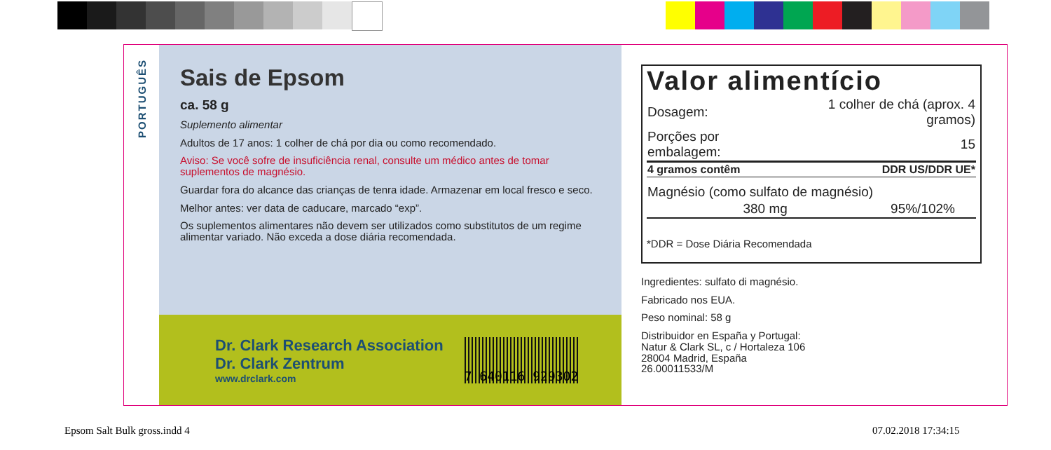PORTUGUÊS
Sais de Epsom
ca. 58 g
Suplemento alimentar
Adultos de 17 anos: 1 colher de chá por dia ou como recomendado.
Aviso: Se você sofre de insuficiência renal, consulte um médico antes de tomar suplementos de magnésio.
Guardar fora do alcance das crianças de tenra idade. Armazenar em local fresco e seco.
Melhor antes: ver data de caducare, marcado “exp”.
Os suplementos alimentares não devem ser utilizados como substitutos de um regime alimentar variado. Não exceda a dose diária recomendada.
Dr. Clark Research Association
Dr. Clark Zentrum
www.drclark.com
7 640116 929302
Valor alimentício
| Dosagem: | 1 colher de chá (aprox. 4 gramos) |
| Porções por embalagem: | 15 |
| 4 gramos contêm | DDR US/DDR UE* |
| Magnésio (como sulfato de magnésio) | |
| 380 mg | 95%/102% |
*DDR = Dose Diária Recomendada
Ingredientes: sulfato di magnésio.
Fabricado nos EUA.
Peso nominal: 58 g
Distribuidor en España y Portugal:
Natur & Clark SL, c / Hortaleza 106
28004 Madrid, España
26.00011533/M
Epsom Salt Bulk gross.indd 4 07.02.2018 17:34:15